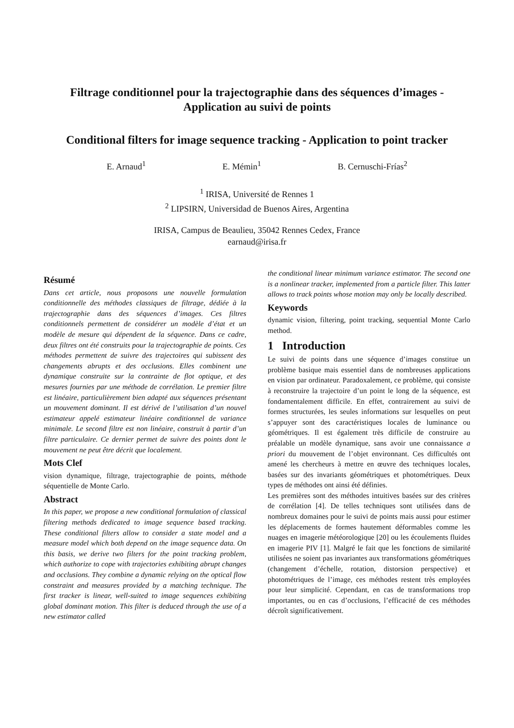Filtrage conditionnel pour la trajectographie dans des séquences d’images -
Application au suivi de points
Conditional filters for image sequence tracking - Application to point tracker
E. Arnaud<sup>1</sup> E. Mémin<sup>1</sup> B. Cernuschi-Frías<sup>2</sup>
<sup>1</sup> IRISA, Université de Rennes 1
<sup>2</sup> LIPSIRN, Universidad de Buenos Aires, Argentina
IRISA, Campus de Beaulieu, 35042 Rennes Cedex, France
earnaud@irisa.fr
Résumé
Dans cet article, nous proposons une nouvelle formulation conditionnelle des méthodes classiques de filtrage, dédiée à la trajectographie dans des séquences d’images. Ces filtres conditionnels permettent de considérer un modèle d’état et un modèle de mesure qui dépendent de la séquence. Dans ce cadre, deux filtres ont été construits pour la trajectographie de points. Ces méthodes permettent de suivre des trajectoires qui subissent des changements abrupts et des occlusions. Elles combinent une dynamique construite sur la contrainte de flot optique, et des mesures fournies par une méthode de corrélation. Le premier filtre est linéaire, particulièrement bien adapté aux séquences présentant un mouvement dominant. Il est dérivé de l’utilisation d’un nouvel estimateur appelé estimateur linéaire conditionnel de variance minimale. Le second filtre est non linéaire, construit à partir d’un filtre particulaire. Ce dernier permet de suivre des points dont le mouvement ne peut être décrit que localement.
Mots Clef
vision dynamique, filtrage, trajectographie de points, méthode séquentielle de Monte Carlo.
Abstract
In this paper, we propose a new conditional formulation of classical filtering methods dedicated to image sequence based tracking. These conditional filters allow to consider a state model and a measure model which both depend on the image sequence data. On this basis, we derive two filters for the point tracking problem, which authorize to cope with trajectories exhibiting abrupt changes and occlusions. They combine a dynamic relying on the optical flow constraint and measures provided by a matching technique. The first tracker is linear, well-suited to image sequences exhibiting global dominant motion. This filter is deduced through the use of a new estimator called
the conditional linear minimum variance estimator. The second one is a nonlinear tracker, implemented from a particle filter. This latter allows to track points whose motion may only be locally described.
Keywords
dynamic vision, filtering, point tracking, sequential Monte Carlo method.
1 Introduction
Le suivi de points dans une séquence d’images constitue un problème basique mais essentiel dans de nombreuses applications en vision par ordinateur. Paradoxalement, ce problème, qui consiste à reconstruire la trajectoire d’un point le long de la séquence, est fondamentalement difficile. En effet, contrairement au suivi de formes structurées, les seules informations sur lesquelles on peut s’appuyer sont des caractéristiques locales de luminance ou géométriques. Il est également très difficile de construire au préalable un modèle dynamique, sans avoir une connaissance a priori du mouvement de l’objet environnant. Ces difficultés ont amené les chercheurs à mettre en œuvre des techniques locales, basées sur des invariants géométriques et photométriques. Deux types de méthodes ont ainsi été définies.
Les premières sont des méthodes intuitives basées sur des critères de corrélation [4]. De telles techniques sont utilisées dans de nombreux domaines pour le suivi de points mais aussi pour estimer les déplacements de formes hautement déformables comme les nuages en imagerie météorologique [20] ou les écoulements fluides en imagerie PIV [1]. Malgré le fait que les fonctions de similarité utilisées ne soient pas invariantes aux transformations géométriques (changement d’échelle, rotation, distorsion perspective) et photométriques de l’image, ces méthodes restent très employées pour leur simplicité. Cependant, en cas de transformations trop importantes, ou en cas d’occlusions, l’efficacité de ces méthodes décroît significativement.